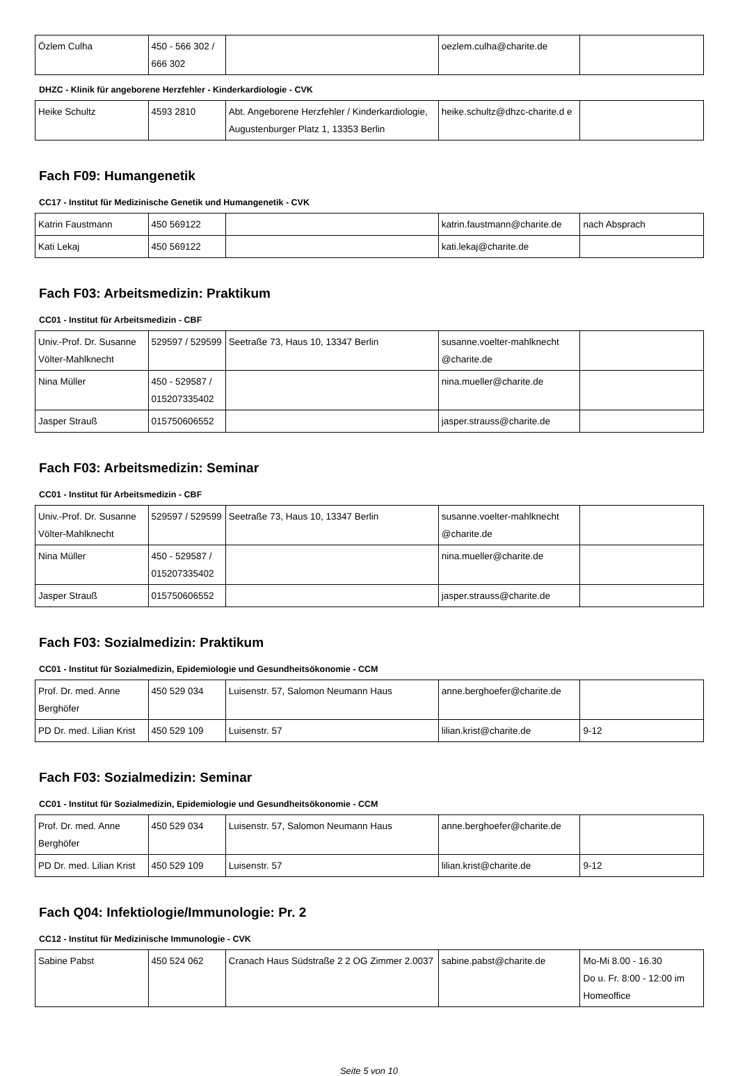| Özlem Culha | 450 - 566 302 / 666 302 | | oezlem.culha@charite.de | |
DHZC - Klinik für angeborene Herzfehler - Kinderkardiologie - CVK
| Heike Schultz | 4593 2810 | Abt. Angeborene Herzfehler / Kinderkardiologie, Augustenburger Platz 1, 13353 Berlin | heike.schultz@dhzc-charite.d e | |
Fach F09: Humangenetik
CC17 - Institut für Medizinische Genetik und Humangenetik - CVK
| Katrin Faustmann | 450 569122 | | katrin.faustmann@charite.de | nach Absprach |
| Kati Lekaj | 450 569122 | | kati.lekaj@charite.de | |
Fach F03: Arbeitsmedizin: Praktikum
CC01 - Institut für Arbeitsmedizin - CBF
| Univ.-Prof. Dr. Susanne Völter-Mahlknecht | 529597 / 529599 | Seetraße 73, Haus 10, 13347 Berlin | susanne.voelter-mahlknecht @charite.de | |
| Nina Müller | 450 - 529587 / 015207335402 | | nina.mueller@charite.de | |
| Jasper Strauß | 015750606552 | | jasper.strauss@charite.de | |
Fach F03: Arbeitsmedizin: Seminar
CC01 - Institut für Arbeitsmedizin - CBF
| Univ.-Prof. Dr. Susanne Völter-Mahlknecht | 529597 / 529599 | Seetraße 73, Haus 10, 13347 Berlin | susanne.voelter-mahlknecht @charite.de | |
| Nina Müller | 450 - 529587 / 015207335402 | | nina.mueller@charite.de | |
| Jasper Strauß | 015750606552 | | jasper.strauss@charite.de | |
Fach F03: Sozialmedizin: Praktikum
CC01 - Institut für Sozialmedizin, Epidemiologie und Gesundheitsökonomie - CCM
| Prof. Dr. med. Anne Berghöfer | 450 529 034 | Luisenstr. 57, Salomon Neumann Haus | anne.berghoefer@charite.de | |
| PD Dr. med. Lilian Krist | 450 529 109 | Luisenstr. 57 | lilian.krist@charite.de | 9-12 |
Fach F03: Sozialmedizin: Seminar
CC01 - Institut für Sozialmedizin, Epidemiologie und Gesundheitsökonomie - CCM
| Prof. Dr. med. Anne Berghöfer | 450 529 034 | Luisenstr. 57, Salomon Neumann Haus | anne.berghoefer@charite.de | |
| PD Dr. med. Lilian Krist | 450 529 109 | Luisenstr. 57 | lilian.krist@charite.de | 9-12 |
Fach Q04: Infektiologie/Immunologie: Pr. 2
CC12 - Institut für Medizinische Immunologie - CVK
| Sabine Pabst | 450 524 062 | Cranach Haus Südstraße 2 2 OG Zimmer 2.0037 | sabine.pabst@charite.de | Mo-Mi 8.00 - 16.30 Do u. Fr. 8:00 - 12:00 im Homeoffice |
Seite 5 von 10